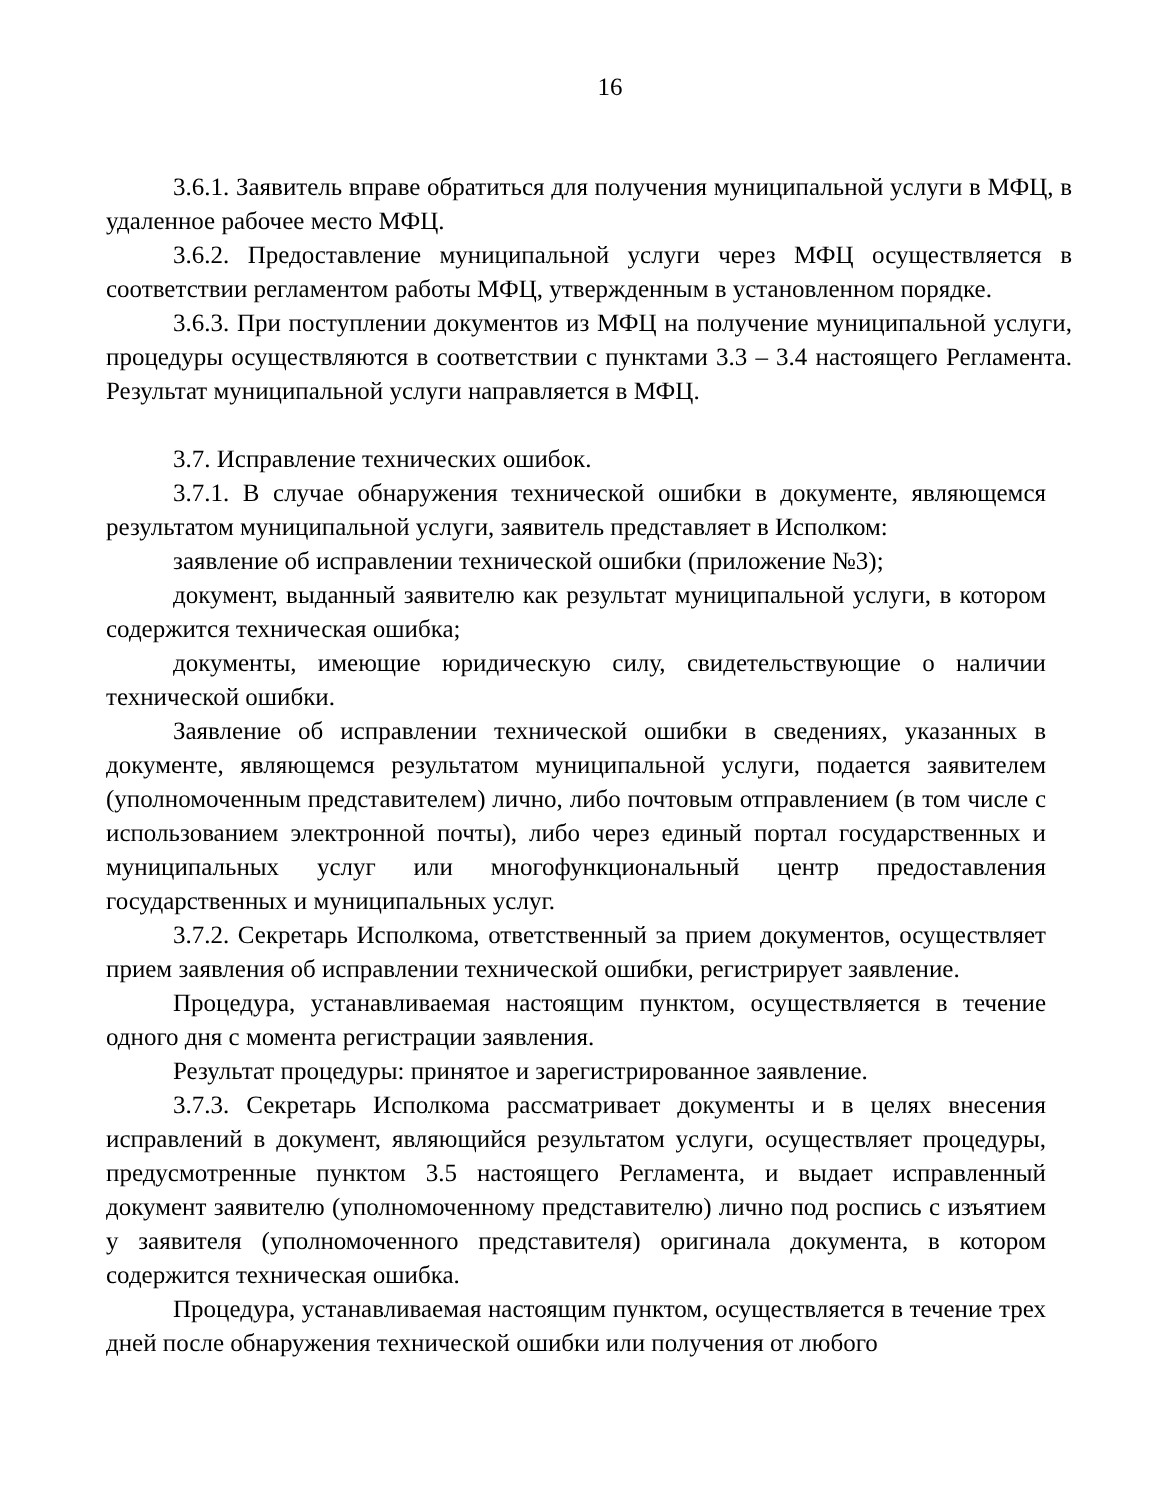16
3.6.1. Заявитель вправе обратиться для получения муниципальной услуги в МФЦ, в удаленное рабочее место МФЦ.
3.6.2. Предоставление муниципальной услуги через МФЦ осуществляется в соответствии регламентом работы МФЦ, утвержденным в установленном порядке.
3.6.3. При поступлении документов из МФЦ на получение муниципальной услуги, процедуры осуществляются в соответствии с пунктами 3.3 – 3.4 настоящего Регламента. Результат муниципальной услуги направляется в МФЦ.
3.7. Исправление технических ошибок.
3.7.1. В случае обнаружения технической ошибки в документе, являющемся результатом муниципальной услуги, заявитель представляет в Исполком:
заявление об исправлении технической ошибки (приложение №3);
документ, выданный заявителю как результат муниципальной услуги, в котором содержится техническая ошибка;
документы, имеющие юридическую силу, свидетельствующие о наличии технической ошибки.
Заявление об исправлении технической ошибки в сведениях, указанных в документе, являющемся результатом муниципальной услуги, подается заявителем (уполномоченным представителем) лично, либо почтовым отправлением (в том числе с использованием электронной почты), либо через единый портал государственных и муниципальных услуг или многофункциональный центр предоставления государственных и муниципальных услуг.
3.7.2. Секретарь Исполкома, ответственный за прием документов, осуществляет прием заявления об исправлении технической ошибки, регистрирует заявление.
Процедура, устанавливаемая настоящим пунктом, осуществляется в течение одного дня с момента регистрации заявления.
Результат процедуры: принятое и зарегистрированное заявление.
3.7.3. Секретарь Исполкома рассматривает документы и в целях внесения исправлений в документ, являющийся результатом услуги, осуществляет процедуры, предусмотренные пунктом 3.5 настоящего Регламента, и выдает исправленный документ заявителю (уполномоченному представителю) лично под роспись с изъятием у заявителя (уполномоченного представителя) оригинала документа, в котором содержится техническая ошибка.
Процедура, устанавливаемая настоящим пунктом, осуществляется в течение трех дней после обнаружения технической ошибки или получения от любого